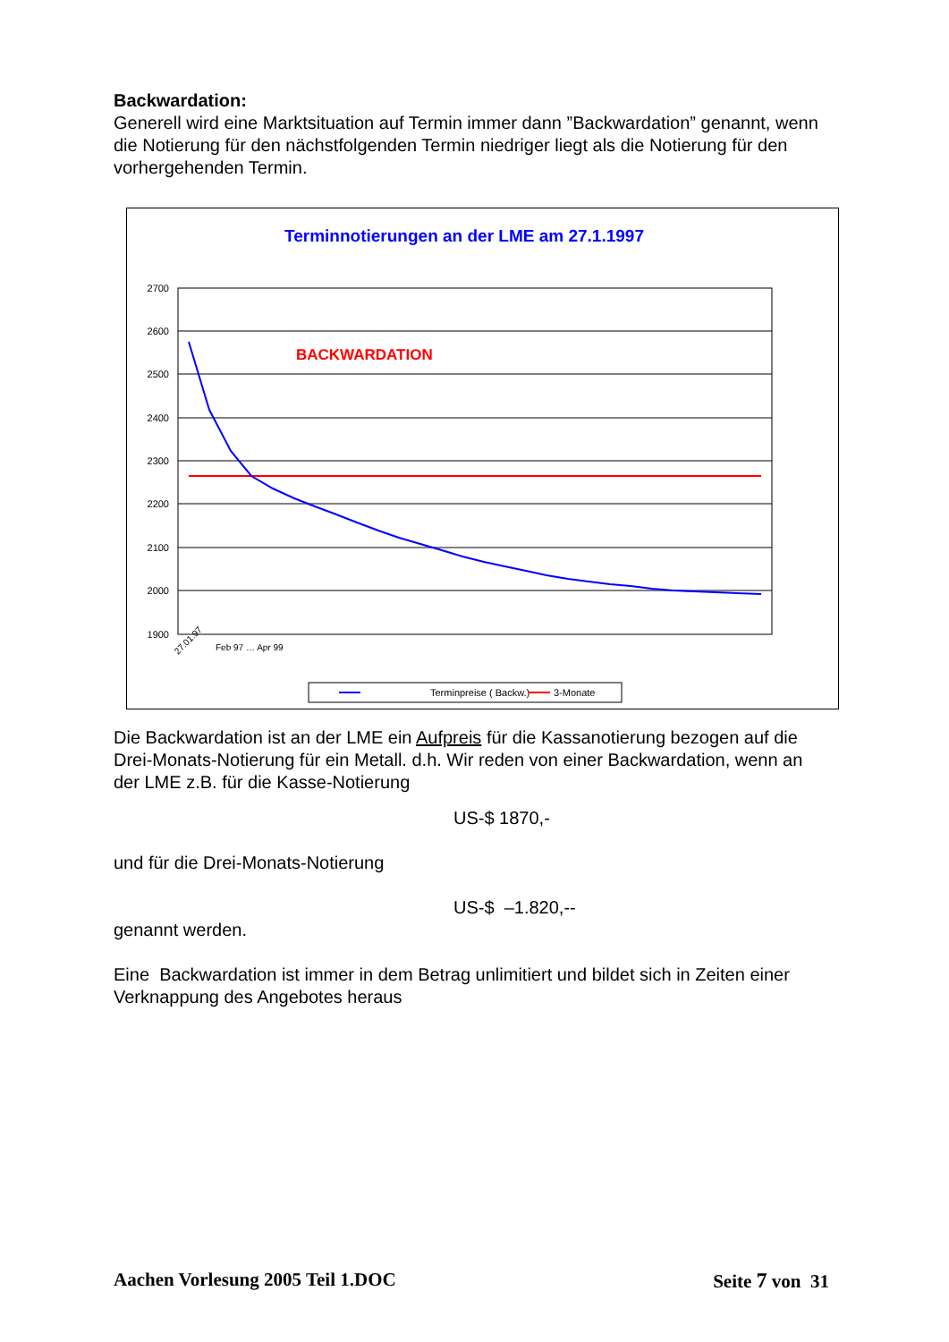Backwardation:
Generell wird eine Marktsituation auf Termin immer dann ”Backwardation” genannt, wenn die Notierung für den nächstfolgenden Termin niedriger liegt als die Notierung für den vorhergehenden Termin.
Terminnotierungen an der LME am 27.1.1997
2700
2600
2500
2400
2300
2200
2100
2000
1900
BACKWARDATION
Terminpreise ( Backw.)
3-Monate
27.01.97
Feb 97 … Apr 99
Die Backwardation ist an der LME ein Aufpreis für die Kassanotierung bezogen auf die Drei-Monats-Notierung für ein Metall. d.h. Wir reden von einer Backwardation, wenn an der LME z.B. für die Kasse-Notierung
US-$ 1870,-
und für die Drei-Monats-Notierung
US-$ –1.820,--
genannt werden.
Eine Backwardation ist immer in dem Betrag unlimitiert und bildet sich in Zeiten einer Verknappung des Angebotes heraus
Aachen Vorlesung 2005 Teil 1.DOC Seite 7 von 31